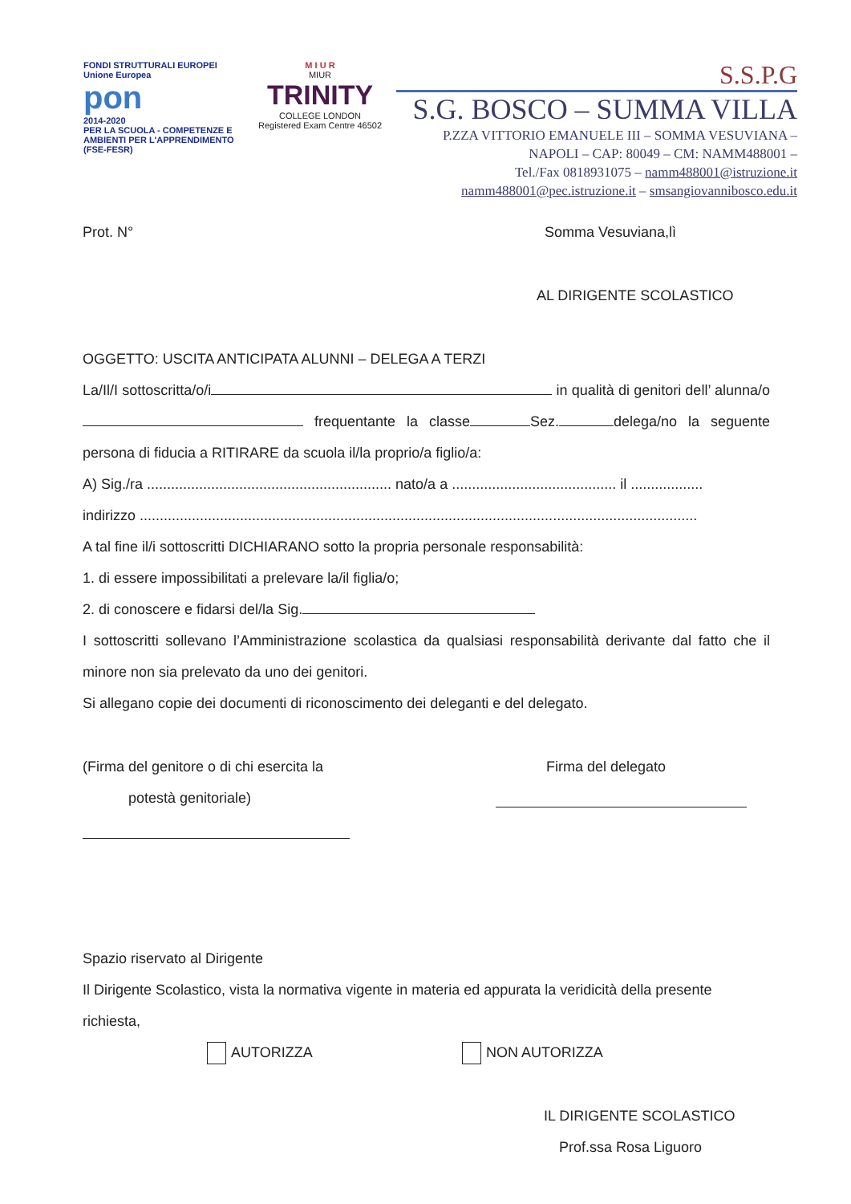FONDI STRUTTURALI EUROPEI
Unione Europea
pon
2014-2020
PER LA SCUOLA - COMPETENZE E AMBIENTI PER L'APPRENDIMENTO (FSE-FESR)
M I U R
MIUR
TRINITY
COLLEGE LONDON
Registered Exam Centre 46502
S.S.P.G
S.G. BOSCO – SUMMA VILLA
P.ZZA VITTORIO EMANUELE III – SOMMA VESUVIANA –
NAPOLI – CAP: 80049 – CM: NAMM488001 –
Tel./Fax 0818931075 – namm488001@istruzione.it
namm488001@pec.istruzione.it – smsangiovannibosco.edu.it
Prot. N° Somma Vesuviana,lì
AL DIRIGENTE SCOLASTICO
OGGETTO: USCITA ANTICIPATA ALUNNI – DELEGA A TERZI
La/Il/I sottoscritta/o/i in qualità di genitori dell’ alunna/o frequentante la classe Sez. delega/no la seguente persona di fiducia a RITIRARE da scuola il/la proprio/a figlio/a:
A) Sig./ra ............................................................. nato/a a ......................................... il ..................
indirizzo ...........................................................................................................................................
A tal fine il/i sottoscritti DICHIARANO sotto la propria personale responsabilità:
1. di essere impossibilitati a prelevare la/il figlia/o;
2. di conoscere e fidarsi del/la Sig.
I sottoscritti sollevano l’Amministrazione scolastica da qualsiasi responsabilità derivante dal fatto che il minore non sia prelevato da uno dei genitori.
Si allegano copie dei documenti di riconoscimento dei deleganti e del delegato.
(Firma del genitore o di chi esercita la
potestà genitoriale)
Firma del delegato
Spazio riservato al Dirigente
Il Dirigente Scolastico, vista la normativa vigente in materia ed appurata la veridicità della presente richiesta,
AUTORIZZA NON AUTORIZZA
IL DIRIGENTE SCOLASTICO
Prof.ssa Rosa Liguoro